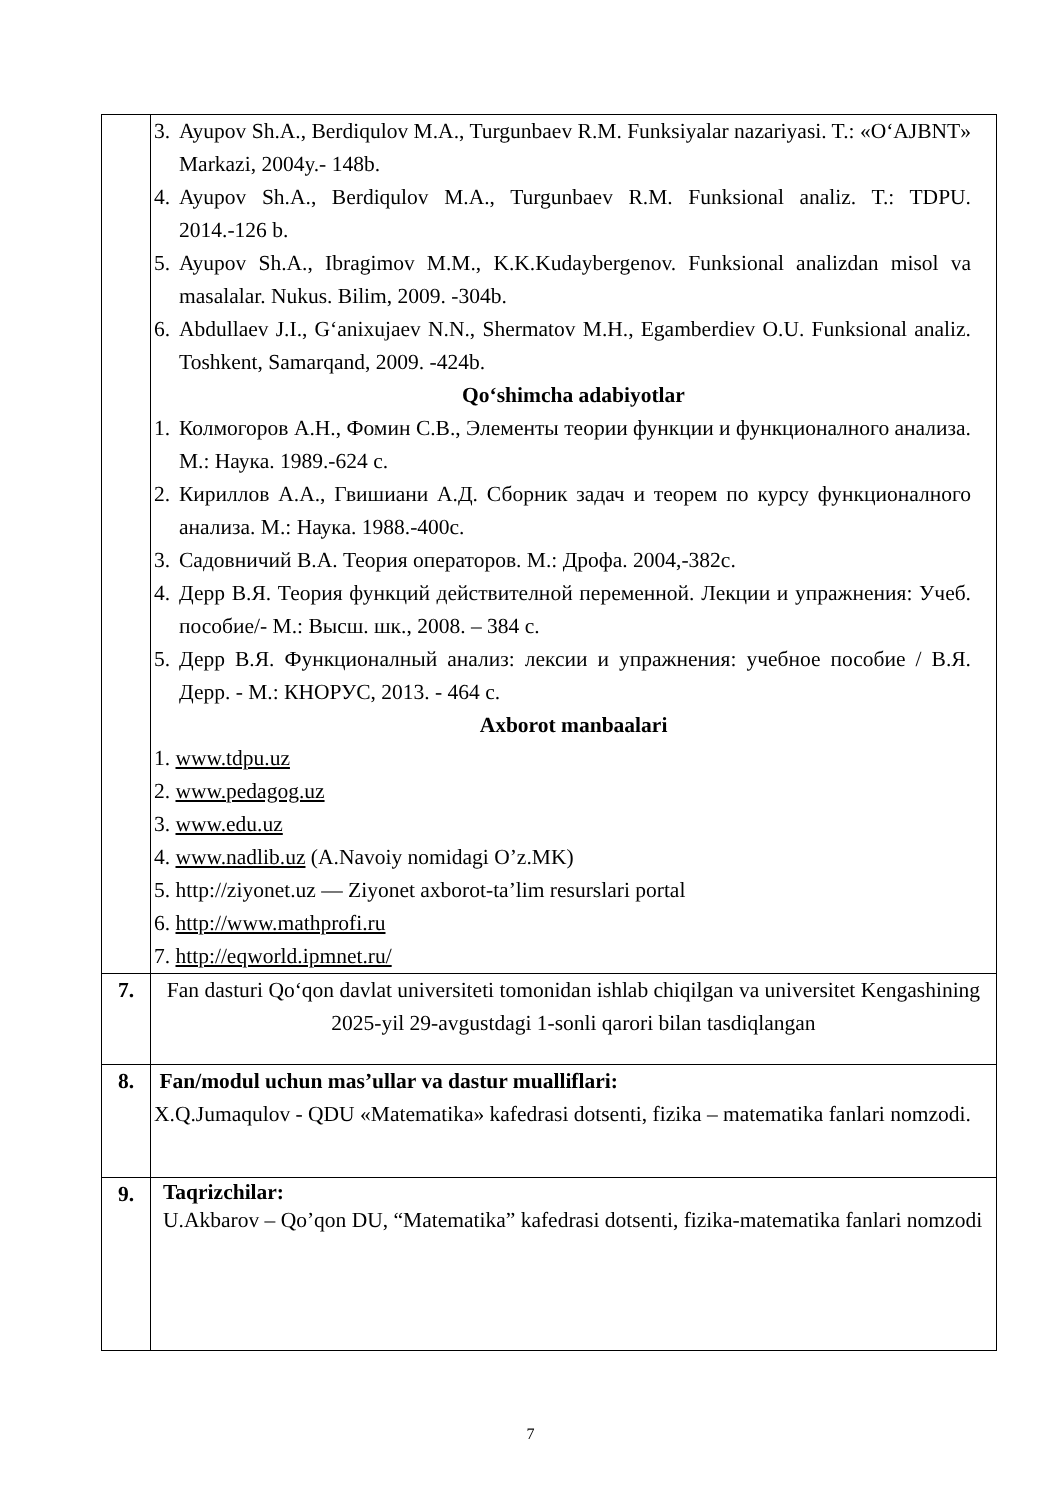| | 3. Ayupov Sh.A., Berdiqulov M.A., Turgunbaev R.M. Funksiyalar nazariyasi. T.: «O‘AJBNT» Markazi, 2004y.- 148b. 4. Ayupov Sh.A., Berdiqulov M.A., Turgunbaev R.M. Funksional analiz. T.: TDPU. 2014.-126 b. 5. Ayupov Sh.A., Ibragimov M.M., K.K.Kudaybergenov. Funksional analizdan misol va masalalar. Nukus. Bilim, 2009. -304b. 6. Abdullaev J.I., G‘anixujaev N.N., Shermatov M.H., Egamberdiev O.U. Funksional analiz. Toshkent, Samarqand, 2009. -424b. Qo‘shimcha adabiyotlar 1. Колмогоров А.Н., Фомин С.В., Элементы теории функции и функционалного анализа. М.: Наука. 1989.-624 с. 2. Кириллов А.А., Гвишиани А.Д. Сборник задач и теорем по курсу функционалного анализа. М.: Наука. 1988.-400с. 3. Садовничий В.А. Теория операторов. М.: Дрофа. 2004,-382с. 4. Дерр В.Я. Теория функций действителной переменной. Лекции и упражнения: Учеб. пособие/- М.: Высш. шк., 2008. – 384 с. 5. Дерр В.Я. Функционалный анализ: лексии и упражнения: учебное пособие / В.Я. Дерр. - М.: КНОРУС, 2013. - 464 с. Axborot manbaalari 1. www.tdpu.uz 2. www.pedagog.uz 3. www.edu.uz 4. www.nadlib.uz (A.Navoiy nomidagi O’z.MK) 5. http://ziyonet.uz — Ziyonet axborot-ta’lim resurslari portal 6. http://www.mathprofi.ru 7. http://eqworld.ipmnet.ru/ |
| 7. | Fan dasturi Qo‘qon davlat universiteti tomonidan ishlab chiqilgan va universitet Kengashining 2025-yil 29-avgustdagi 1-sonli qarori bilan tasdiqlangan |
| 8. | Fan/modul uchun mas’ullar va dastur mualliflari: X.Q.Jumaqulov - QDU «Matematika» kafedrasi dotsenti, fizika – matematika fanlari nomzodi. |
| 9. | Taqrizchilar: U.Akbarov – Qo’qon DU, “Matematika” kafedrasi dotsenti, fizika-matematika fanlari nomzodi |
7